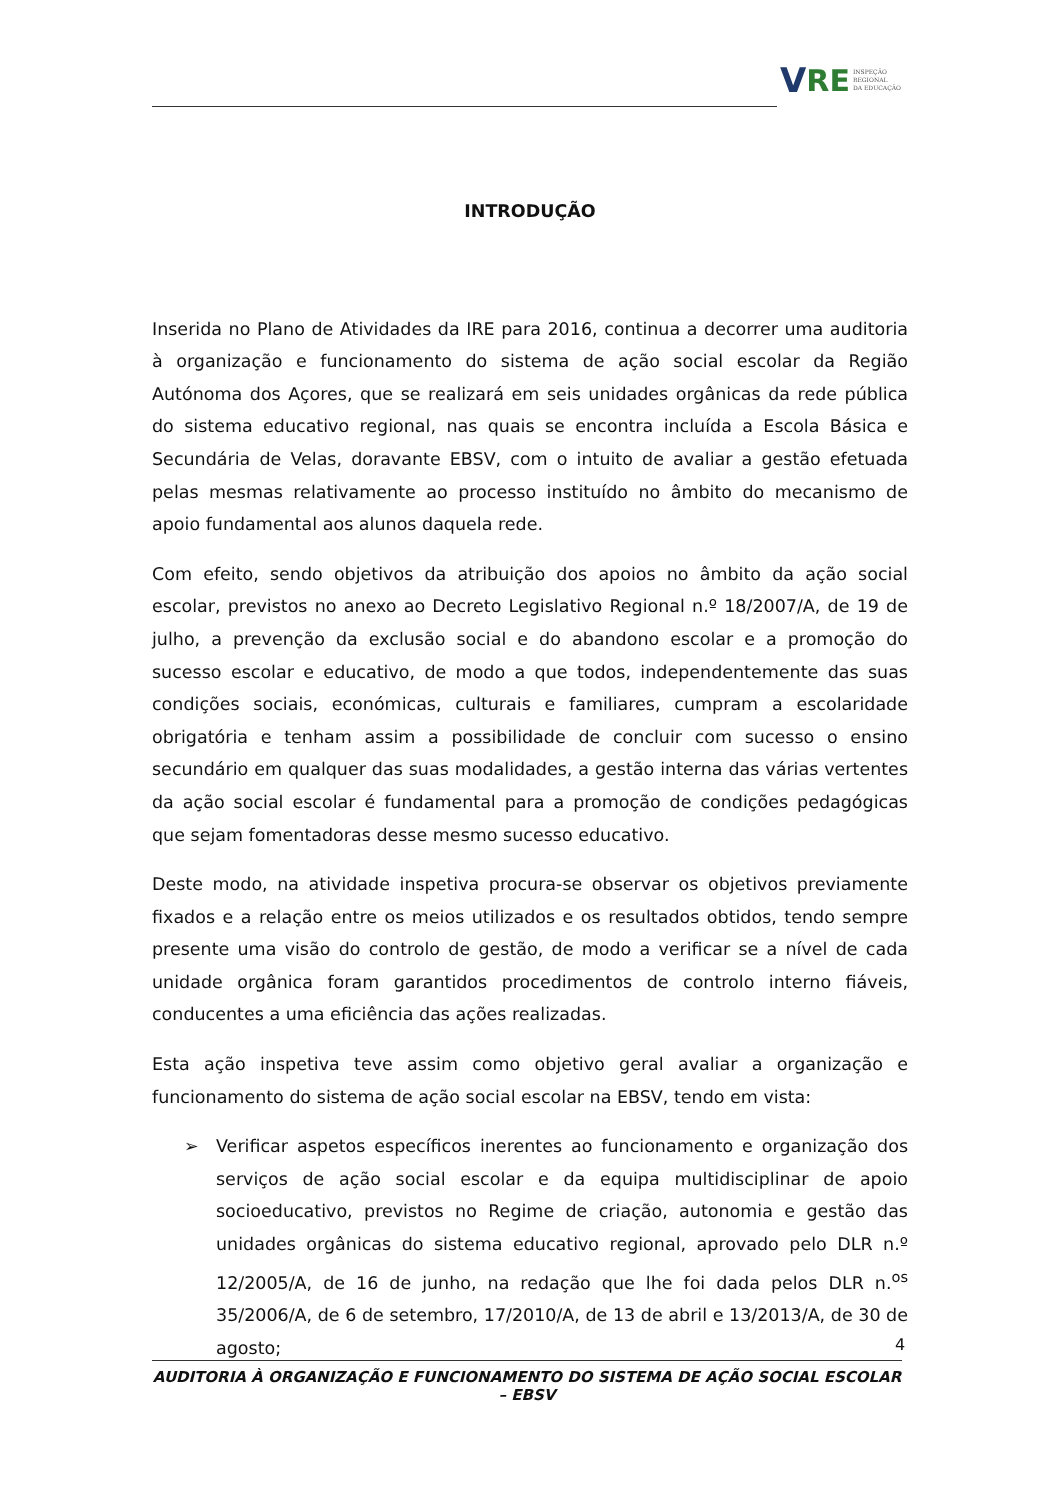V RE
INSPEÇÃO
REGIONAL
DA EDUCAÇÃO
INTRODUÇÃO
Inserida no Plano de Atividades da IRE para 2016, continua a decorrer uma auditoria à organização e funcionamento do sistema de ação social escolar da Região Autónoma dos Açores, que se realizará em seis unidades orgânicas da rede pública do sistema educativo regional, nas quais se encontra incluída a Escola Básica e Secundária de Velas, doravante EBSV, com o intuito de avaliar a gestão efetuada pelas mesmas relativamente ao processo instituído no âmbito do mecanismo de apoio fundamental aos alunos daquela rede.
Com efeito, sendo objetivos da atribuição dos apoios no âmbito da ação social escolar, previstos no anexo ao Decreto Legislativo Regional n.º 18/2007/A, de 19 de julho, a prevenção da exclusão social e do abandono escolar e a promoção do sucesso escolar e educativo, de modo a que todos, independentemente das suas condições sociais, económicas, culturais e familiares, cumpram a escolaridade obrigatória e tenham assim a possibilidade de concluir com sucesso o ensino secundário em qualquer das suas modalidades, a gestão interna das várias vertentes da ação social escolar é fundamental para a promoção de condições pedagógicas que sejam fomentadoras desse mesmo sucesso educativo.
Deste modo, na atividade inspetiva procura-se observar os objetivos previamente fixados e a relação entre os meios utilizados e os resultados obtidos, tendo sempre presente uma visão do controlo de gestão, de modo a verificar se a nível de cada unidade orgânica foram garantidos procedimentos de controlo interno fiáveis, conducentes a uma eficiência das ações realizadas.
Esta ação inspetiva teve assim como objetivo geral avaliar a organização e funcionamento do sistema de ação social escolar na EBSV, tendo em vista:
➢ Verificar aspetos específicos inerentes ao funcionamento e organização dos serviços de ação social escolar e da equipa multidisciplinar de apoio socioeducativo, previstos no Regime de criação, autonomia e gestão das unidades orgânicas do sistema educativo regional, aprovado pelo DLR n.º 12/2005/A, de 16 de junho, na redação que lhe foi dada pelos DLR n.<sup>os</sup> 35/2006/A, de 6 de setembro, 17/2010/A, de 13 de abril e 13/2013/A, de 30 de agosto;
4
AUDITORIA À ORGANIZAÇÃO E FUNCIONAMENTO DO SISTEMA DE AÇÃO SOCIAL ESCOLAR – EBSV